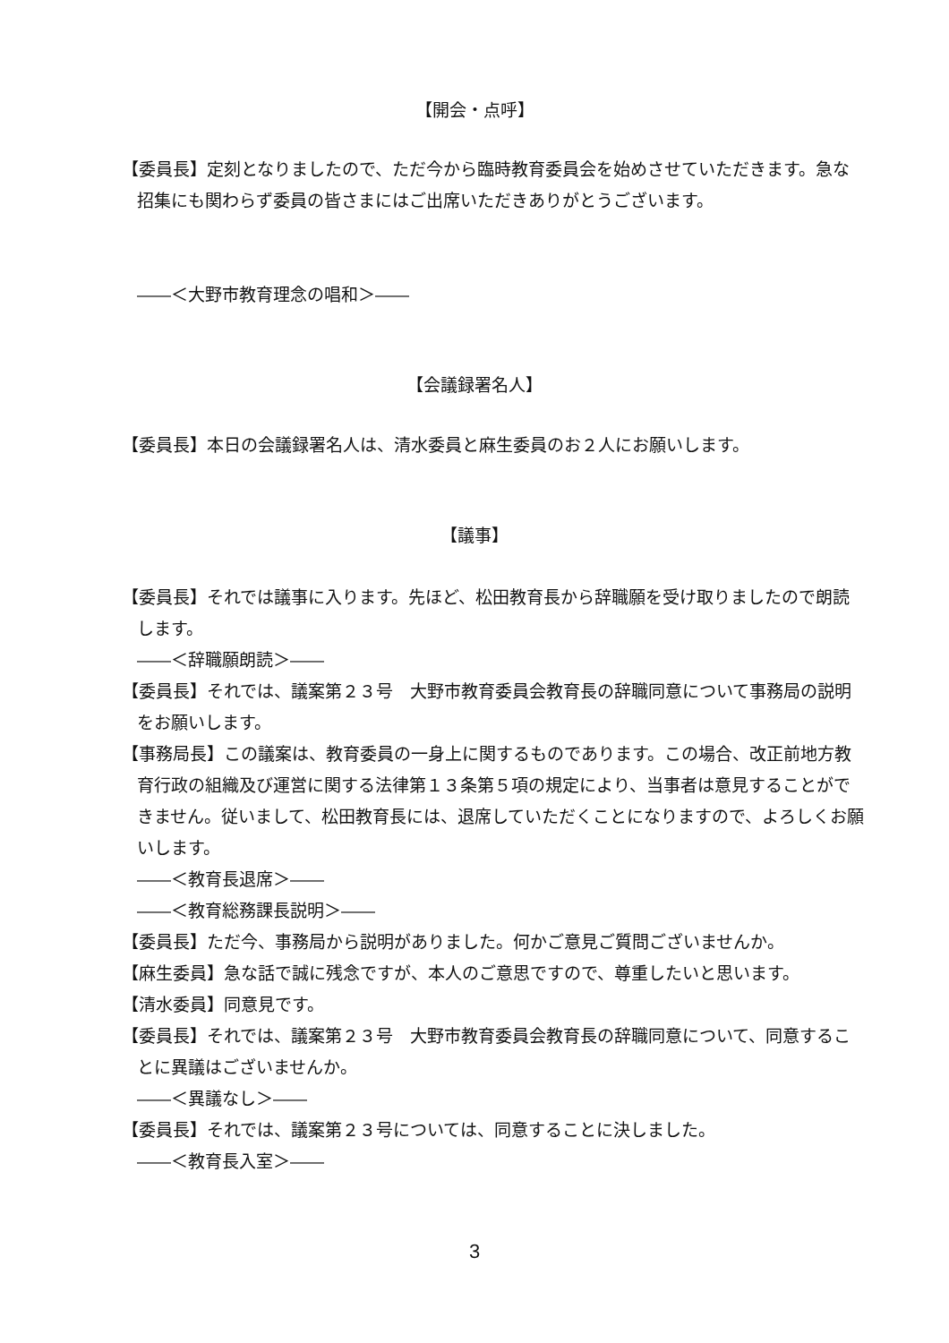【開会・点呼】
【委員長】定刻となりましたので、ただ今から臨時教育委員会を始めさせていただきます。急な招集にも関わらず委員の皆さまにはご出席いただきありがとうございます。
――＜大野市教育理念の唱和＞――
【会議録署名人】
【委員長】本日の会議録署名人は、清水委員と麻生委員のお２人にお願いします。
【議事】
【委員長】それでは議事に入ります。先ほど、松田教育長から辞職願を受け取りましたので朗読します。
――＜辞職願朗読＞――
【委員長】それでは、議案第２３号　大野市教育委員会教育長の辞職同意について事務局の説明をお願いします。
【事務局長】この議案は、教育委員の一身上に関するものであります。この場合、改正前地方教育行政の組織及び運営に関する法律第１３条第５項の規定により、当事者は意見することができません。従いまして、松田教育長には、退席していただくことになりますので、よろしくお願いします。
――＜教育長退席＞――
――＜教育総務課長説明＞――
【委員長】ただ今、事務局から説明がありました。何かご意見ご質問ございませんか。
【麻生委員】急な話で誠に残念ですが、本人のご意思ですので、尊重したいと思います。
【清水委員】同意見です。
【委員長】それでは、議案第２３号　大野市教育委員会教育長の辞職同意について、同意することに異議はございませんか。
――＜異議なし＞――
【委員長】それでは、議案第２３号については、同意することに決しました。
――＜教育長入室＞――
3